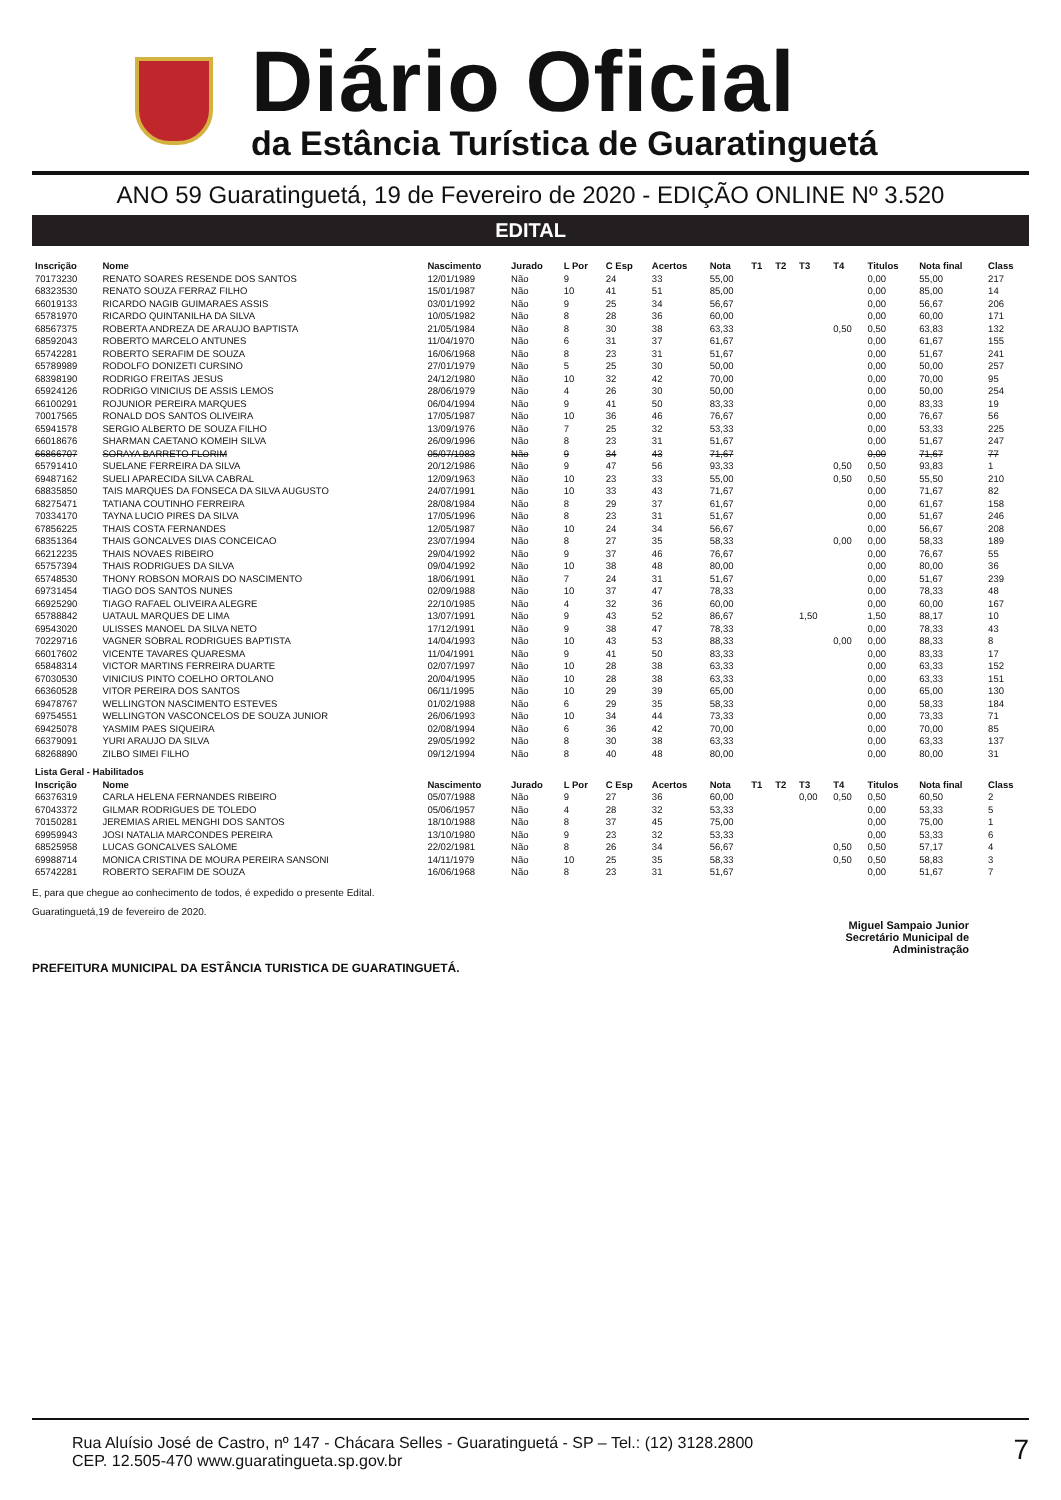Diário Oficial
da Estância Turística de Guaratinguetá
ANO 59 Guaratinguetá, 19 de Fevereiro de 2020 - EDIÇÃO ONLINE Nº 3.520
EDITAL
| Inscrição | Nome | Nascimento | Jurado | L Por | C Esp | Acertos | Nota | T1 | T2 | T3 | T4 | Titulos | Nota final | Class |
| --- | --- | --- | --- | --- | --- | --- | --- | --- | --- | --- | --- | --- | --- | --- |
| 70173230 | RENATO SOARES RESENDE DOS SANTOS | 12/01/1989 | Não | 9 | 24 | 33 | 55,00 | | | | | 0,00 | 55,00 | 217 |
| 68323530 | RENATO SOUZA FERRAZ FILHO | 15/01/1987 | Não | 10 | 41 | 51 | 85,00 | | | | | 0,00 | 85,00 | 14 |
| 66019133 | RICARDO NAGIB GUIMARAES ASSIS | 03/01/1992 | Não | 9 | 25 | 34 | 56,67 | | | | | 0,00 | 56,67 | 206 |
| 65781970 | RICARDO QUINTANILHA DA SILVA | 10/05/1982 | Não | 8 | 28 | 36 | 60,00 | | | | | 0,00 | 60,00 | 171 |
| 68567375 | ROBERTA ANDREZA DE ARAUJO BAPTISTA | 21/05/1984 | Não | 8 | 30 | 38 | 63,33 | | | | 0,50 | 0,50 | 63,83 | 132 |
| 68592043 | ROBERTO MARCELO ANTUNES | 11/04/1970 | Não | 6 | 31 | 37 | 61,67 | | | | | 0,00 | 61,67 | 155 |
| 65742281 | ROBERTO SERAFIM DE SOUZA | 16/06/1968 | Não | 8 | 23 | 31 | 51,67 | | | | | 0,00 | 51,67 | 241 |
| 65789989 | RODOLFO DONIZETI CURSINO | 27/01/1979 | Não | 5 | 25 | 30 | 50,00 | | | | | 0,00 | 50,00 | 257 |
| 68398190 | RODRIGO FREITAS JESUS | 24/12/1980 | Não | 10 | 32 | 42 | 70,00 | | | | | 0,00 | 70,00 | 95 |
| 65924126 | RODRIGO VINICIUS DE ASSIS LEMOS | 28/06/1979 | Não | 4 | 26 | 30 | 50,00 | | | | | 0,00 | 50,00 | 254 |
| 66100291 | ROJUNIOR PEREIRA MARQUES | 06/04/1994 | Não | 9 | 41 | 50 | 83,33 | | | | | 0,00 | 83,33 | 19 |
| 70017565 | RONALD DOS SANTOS OLIVEIRA | 17/05/1987 | Não | 10 | 36 | 46 | 76,67 | | | | | 0,00 | 76,67 | 56 |
| 65941578 | SERGIO ALBERTO DE SOUZA FILHO | 13/09/1976 | Não | 7 | 25 | 32 | 53,33 | | | | | 0,00 | 53,33 | 225 |
| 66018676 | SHARMAN CAETANO KOMEIH SILVA | 26/09/1996 | Não | 8 | 23 | 31 | 51,67 | | | | | 0,00 | 51,67 | 247 |
| 66866707 | SORAYA BARRETO FLORIM | 05/07/1983 | Não | 9 | 34 | 43 | 71,67 | | | | | 0,00 | 71,67 | 77 |
| 65791410 | SUELANE FERREIRA DA SILVA | 20/12/1986 | Não | 9 | 47 | 56 | 93,33 | | | | 0,50 | 0,50 | 93,83 | 1 |
| 69487162 | SUELI APARECIDA SILVA CABRAL | 12/09/1963 | Não | 10 | 23 | 33 | 55,00 | | | | 0,50 | 0,50 | 55,50 | 210 |
| 68835850 | TAIS MARQUES DA FONSECA DA SILVA AUGUSTO | 24/07/1991 | Não | 10 | 33 | 43 | 71,67 | | | | | 0,00 | 71,67 | 82 |
| 68275471 | TATIANA COUTINHO FERREIRA | 28/08/1984 | Não | 8 | 29 | 37 | 61,67 | | | | | 0,00 | 61,67 | 158 |
| 70334170 | TAYNA LUCIO PIRES DA SILVA | 17/05/1996 | Não | 8 | 23 | 31 | 51,67 | | | | | 0,00 | 51,67 | 246 |
| 67856225 | THAIS COSTA FERNANDES | 12/05/1987 | Não | 10 | 24 | 34 | 56,67 | | | | | 0,00 | 56,67 | 208 |
| 68351364 | THAIS GONCALVES DIAS CONCEICAO | 23/07/1994 | Não | 8 | 27 | 35 | 58,33 | | | | 0,00 | 0,00 | 58,33 | 189 |
| 66212235 | THAIS NOVAES RIBEIRO | 29/04/1992 | Não | 9 | 37 | 46 | 76,67 | | | | | 0,00 | 76,67 | 55 |
| 65757394 | THAIS RODRIGUES DA SILVA | 09/04/1992 | Não | 10 | 38 | 48 | 80,00 | | | | | 0,00 | 80,00 | 36 |
| 65748530 | THONY ROBSON MORAIS DO NASCIMENTO | 18/06/1991 | Não | 7 | 24 | 31 | 51,67 | | | | | 0,00 | 51,67 | 239 |
| 69731454 | TIAGO DOS SANTOS NUNES | 02/09/1988 | Não | 10 | 37 | 47 | 78,33 | | | | | 0,00 | 78,33 | 48 |
| 66925290 | TIAGO RAFAEL OLIVEIRA ALEGRE | 22/10/1985 | Não | 4 | 32 | 36 | 60,00 | | | | | 0,00 | 60,00 | 167 |
| 65788842 | UATAUL MARQUES DE LIMA | 13/07/1991 | Não | 9 | 43 | 52 | 86,67 | | | 1,50 | | 1,50 | 88,17 | 10 |
| 69543020 | ULISSES MANOEL DA SILVA NETO | 17/12/1991 | Não | 9 | 38 | 47 | 78,33 | | | | | 0,00 | 78,33 | 43 |
| 70229716 | VAGNER SOBRAL RODRIGUES BAPTISTA | 14/04/1993 | Não | 10 | 43 | 53 | 88,33 | | | | 0,00 | 0,00 | 88,33 | 8 |
| 66017602 | VICENTE TAVARES QUARESMA | 11/04/1991 | Não | 9 | 41 | 50 | 83,33 | | | | | 0,00 | 83,33 | 17 |
| 65848314 | VICTOR MARTINS FERREIRA DUARTE | 02/07/1997 | Não | 10 | 28 | 38 | 63,33 | | | | | 0,00 | 63,33 | 152 |
| 67030530 | VINICIUS PINTO COELHO ORTOLANO | 20/04/1995 | Não | 10 | 28 | 38 | 63,33 | | | | | 0,00 | 63,33 | 151 |
| 66360528 | VITOR PEREIRA DOS SANTOS | 06/11/1995 | Não | 10 | 29 | 39 | 65,00 | | | | | 0,00 | 65,00 | 130 |
| 69478767 | WELLINGTON NASCIMENTO ESTEVES | 01/02/1988 | Não | 6 | 29 | 35 | 58,33 | | | | | 0,00 | 58,33 | 184 |
| 69754551 | WELLINGTON VASCONCELOS DE SOUZA JUNIOR | 26/06/1993 | Não | 10 | 34 | 44 | 73,33 | | | | | 0,00 | 73,33 | 71 |
| 69425078 | YASMIM PAES SIQUEIRA | 02/08/1994 | Não | 6 | 36 | 42 | 70,00 | | | | | 0,00 | 70,00 | 85 |
| 66379091 | YURI ARAUJO DA SILVA | 29/05/1992 | Não | 8 | 30 | 38 | 63,33 | | | | | 0,00 | 63,33 | 137 |
| 68268890 | ZILBO SIMEI FILHO | 09/12/1994 | Não | 8 | 40 | 48 | 80,00 | | | | | 0,00 | 80,00 | 31 |
| Lista Geral - Habilitados | | | | | | | | | | | | | | |
| Inscrição | Nome | Nascimento | Jurado | L Por | C Esp | Acertos | Nota | T1 | T2 | T3 | T4 | Titulos | Nota final | Class |
| 66376319 | CARLA HELENA FERNANDES RIBEIRO | 05/07/1988 | Não | 9 | 27 | 36 | 60,00 | | | 0,00 | 0,50 | 0,50 | 60,50 | 2 |
| 67043372 | GILMAR RODRIGUES DE TOLEDO | 05/06/1957 | Não | 4 | 28 | 32 | 53,33 | | | | | 0,00 | 53,33 | 5 |
| 70150281 | JEREMIAS ARIEL MENGHI DOS SANTOS | 18/10/1988 | Não | 8 | 37 | 45 | 75,00 | | | | | 0,00 | 75,00 | 1 |
| 69959943 | JOSI NATALIA MARCONDES PEREIRA | 13/10/1980 | Não | 9 | 23 | 32 | 53,33 | | | | | 0,00 | 53,33 | 6 |
| 68525958 | LUCAS GONCALVES SALOME | 22/02/1981 | Não | 8 | 26 | 34 | 56,67 | | | | 0,50 | 0,50 | 57,17 | 4 |
| 69988714 | MONICA CRISTINA DE MOURA PEREIRA SANSONI | 14/11/1979 | Não | 10 | 25 | 35 | 58,33 | | | | 0,50 | 0,50 | 58,83 | 3 |
| 65742281 | ROBERTO SERAFIM DE SOUZA | 16/06/1968 | Não | 8 | 23 | 31 | 51,67 | | | | | 0,00 | 51,67 | 7 |
E, para que chegue ao conhecimento de todos, é expedido o presente Edital.
Guaratinguetá,19 de fevereiro de 2020.
Miguel Sampaio Junior
Secretário Municipal de
Administração
PREFEITURA MUNICIPAL DA ESTÂNCIA TURISTICA DE GUARATINGUETÁ.
Rua Aluísio José de Castro, nº 147 - Chácara Selles - Guaratinguetá - SP – Tel.: (12) 3128.2800
CEP. 12.505-470 www.guaratingueta.sp.gov.br
7